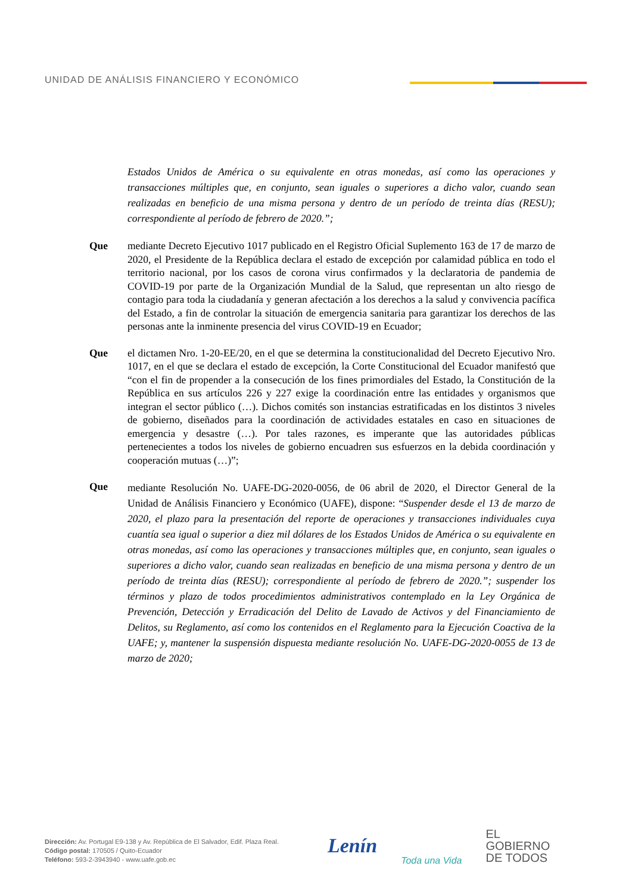UNIDAD DE ANÁLISIS FINANCIERO Y ECONÓMICO
Estados Unidos de América o su equivalente en otras monedas, así como las operaciones y transacciones múltiples que, en conjunto, sean iguales o superiores a dicho valor, cuando sean realizadas en beneficio de una misma persona y dentro de un período de treinta días (RESU); correspondiente al período de febrero de 2020.”;
Que mediante Decreto Ejecutivo 1017 publicado en el Registro Oficial Suplemento 163 de 17 de marzo de 2020, el Presidente de la República declara el estado de excepción por calamidad pública en todo el territorio nacional, por los casos de corona virus confirmados y la declaratoria de pandemia de COVID-19 por parte de la Organización Mundial de la Salud, que representan un alto riesgo de contagio para toda la ciudadanía y generan afectación a los derechos a la salud y convivencia pacífica del Estado, a fin de controlar la situación de emergencia sanitaria para garantizar los derechos de las personas ante la inminente presencia del virus COVID-19 en Ecuador;
Que el dictamen Nro. 1-20-EE/20, en el que se determina la constitucionalidad del Decreto Ejecutivo Nro. 1017, en el que se declara el estado de excepción, la Corte Constitucional del Ecuador manifestó que “con el fin de propender a la consecución de los fines primordiales del Estado, la Constitución de la República en sus artículos 226 y 227 exige la coordinación entre las entidades y organismos que integran el sector público (…). Dichos comités son instancias estratificadas en los distintos 3 niveles de gobierno, diseñados para la coordinación de actividades estatales en caso en situaciones de emergencia y desastre (…). Por tales razones, es imperante que las autoridades públicas pertenecientes a todos los niveles de gobierno encuadren sus esfuerzos en la debida coordinación y cooperación mutuas (…)”;
Que
mediante Resolución No. UAFE-DG-2020-0056, de 06 abril de 2020, el Director General de la Unidad de Análisis Financiero y Económico (UAFE), dispone: “Suspender desde el 13 de marzo de 2020, el plazo para la presentación del reporte de operaciones y transacciones individuales cuya cuantía sea igual o superior a diez mil dólares de los Estados Unidos de América o su equivalente en otras monedas, así como las operaciones y transacciones múltiples que, en conjunto, sean iguales o superiores a dicho valor, cuando sean realizadas en beneficio de una misma persona y dentro de un período de treinta días (RESU); correspondiente al período de febrero de 2020.”; suspender los términos y plazo de todos procedimientos administrativos contemplado en la Ley Orgánica de Prevención, Detección y Erradicación del Delito de Lavado de Activos y del Financiamiento de Delitos, su Reglamento, así como los contenidos en el Reglamento para la Ejecución Coactiva de la UAFE; y, mantener la suspensión dispuesta mediante resolución No. UAFE-DG-2020-0055 de 13 de marzo de 2020;
Dirección: Av. Portugal E9-138 y Av. República de El Salvador, Edif. Plaza Real.
Código postal: 170505 / Quito-Ecuador
Teléfono: 593-2-3943940 - www.uafe.gob.ec
Lenín
Toda una Vida
EL
GOBIERNO
DE TODOS